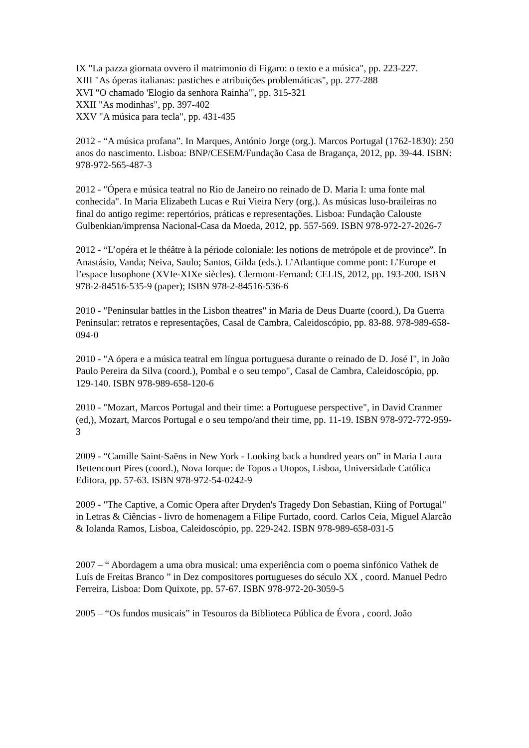IX "La pazza giornata ovvero il matrimonio di Figaro: o texto e a música", pp. 223-227.
XIII "As óperas italianas: pastiches e atribuições problemáticas", pp. 277-288
XVI "O chamado 'Elogio da senhora Rainha'", pp. 315-321
XXII "As modinhas", pp. 397-402
XXV "A música para tecla", pp. 431-435
2012 - “A música profana”. In Marques, António Jorge (org.). Marcos Portugal (1762-1830): 250 anos do nascimento. Lisboa: BNP/CESEM/Fundação Casa de Bragança, 2012, pp. 39-44. ISBN: 978-972-565-487-3
2012 - "Ópera e música teatral no Rio de Janeiro no reinado de D. Maria I: uma fonte mal conhecida". In Maria Elizabeth Lucas e Rui Vieira Nery (org.). As músicas luso-braileiras no final do antigo regime: repertórios, práticas e representações. Lisboa: Fundação Calouste Gulbenkian/imprensa Nacional-Casa da Moeda, 2012, pp. 557-569. ISBN 978-972-27-2026-7
2012 - “L’opéra et le théâtre à la période coloniale: les notions de metrópole et de province”. In Anastásio, Vanda; Neiva, Saulo; Santos, Gilda (eds.). L’Atlantique comme pont: L’Europe et l’espace lusophone (XVIe-XIXe siècles). Clermont-Fernand: CELIS, 2012, pp. 193-200. ISBN 978-2-84516-535-9 (paper); ISBN 978-2-84516-536-6
2010 - "Peninsular battles in the Lisbon theatres" in Maria de Deus Duarte (coord.), Da Guerra Peninsular: retratos e representações, Casal de Cambra, Caleidoscópio, pp. 83-88. 978-989-658-094-0
2010 - "A ópera e a música teatral em língua portuguesa durante o reinado de D. José I", in João Paulo Pereira da Silva (coord.), Pombal e o seu tempo", Casal de Cambra, Caleidoscópio, pp. 129-140. ISBN 978-989-658-120-6
2010 - "Mozart, Marcos Portugal and their time: a Portuguese perspective", in David Cranmer (ed,), Mozart, Marcos Portugal e o seu tempo/and their time, pp. 11-19. ISBN 978-972-772-959-3
2009 - “Camille Saint-Saëns in New York - Looking back a hundred years on” in Maria Laura Bettencourt Pires (coord.), Nova Iorque: de Topos a Utopos, Lisboa, Universidade Católica Editora, pp. 57-63. ISBN 978-972-54-0242-9
2009 - "The Captive, a Comic Opera after Dryden's Tragedy Don Sebastian, Kiing of Portugal" in Letras & Ciências - livro de homenagem a Filipe Furtado, coord. Carlos Ceia, Miguel Alarcão & Iolanda Ramos, Lisboa, Caleidoscópio, pp. 229-242. ISBN 978-989-658-031-5
2007 – “ Abordagem a uma obra musical: uma experiência com o poema sinfónico Vathek de Luís de Freitas Branco ” in Dez compositores portugueses do século XX , coord. Manuel Pedro Ferreira, Lisboa: Dom Quixote, pp. 57-67. ISBN 978-972-20-3059-5
2005 – “Os fundos musicais” in Tesouros da Biblioteca Pública de Évora , coord. João